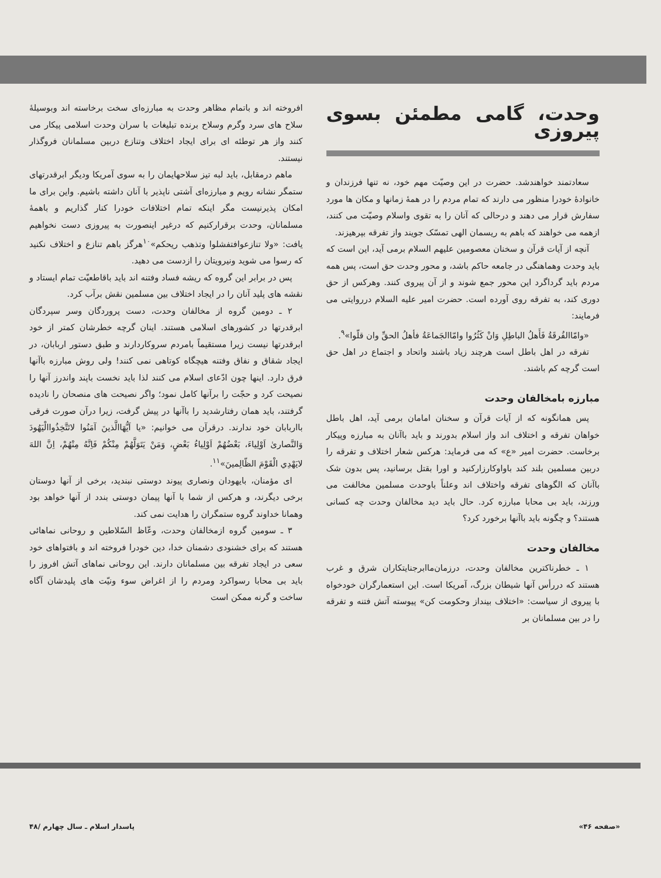وحدت، گامی مطمئن بسوی پیروزی
سعادتمند خواهندشد. حضرت در این وصیّت مهم خود، نه تنها فرزندان و خانوادهٔ خودرا منظور می دارند که تمام مردم را در همهٔ زمانها و مکان ها مورد سفارش قرار می دهند و درحالی که آنان را به تقوی واسلام وصیّت می کنند، ازهمه می خواهند که باهم به ریسمان الهی تمسّک جویند واز تفرقه بپرهیزند.
آنچه از آیات قرآن و سخنان معصومین علیهم السلام برمی آید، این است که باید وحدت وهماهنگی در جامعه حاکم باشد، و محور وحدت حق است، پس همه مردم باید گرداگرد این محور جمع شوند و از آن پیروی کنند. وهرکس از حق دوری کند، به تفرقه روی آورده است. حضرت امیر علیه السلام درروایتی می فرمایند:
«وامّاالفُرقَةُ فَأَهلُ الباطِلِ وَانْ كَثُرُوا وامّاالجَماعَةُ فأهلُ الحقِّ وان قلّوا»<sup>۹</sup>.
تفرقه در اهل باطل است هرچند زیاد باشند واتحاد و اجتماع در اهل حق است گرچه کم باشند.
مبارزه بامخالفان وحدت
پس همانگونه که از آیات قرآن و سخنان امامان برمی آید، اهل باطل خواهان تفرقه و اختلاف اند واز اسلام بدورند و باید باآنان به مبارزه وپیکار برخاست. حضرت امیر «ع» که می فرماید: هرکس شعار اختلاف و تفرقه را دربین مسلمین بلند کند باواوکارزارکنید و اورا بقتل برسانید، پس بدون شک باآنان که الگوهای تفرقه واختلاف اند وعلناً باوحدت مسلمین مخالفت می ورزند، باید بی محابا مبارزه کرد. حال باید دید مخالفان وحدت چه کسانی هستند؟ و چگونه باید باآنها برخورد کرد؟
مخالفان وحدت
۱ ـ خطرناکترین مخالفان وحدت، درزمان‌ماابرجنایتکاران شرق و غرب هستند که دررأس آنها شیطان بزرگ، آمریکا است. این استعمارگران خودخواه با پیروی از سیاست: «اختلاف بینداز وحکومت کن» پیوسته آتش فتنه و تفرقه را در بین مسلمانان بر
افروخته اند و باتمام مظاهر وحدت به مبارزه‌ای سخت برخاسته اند وبوسیلهٔ سلاح های سرد وگرم وسلاح برنده تبلیغات با سران وحدت اسلامی پیکار می کنند واز هر توطئه ای برای ایجاد اختلاف وتنازع دربین مسلمانان فروگذار نیستند.
ماهم درمقابل، باید لبه تیز سلاحهایمان را به سوی آمریکا ودیگر ابرقدرتهای ستمگر نشانه رویم و مبارزه‌ای آشتی ناپذیر با آنان داشته باشیم. واین برای ما امکان پذیرنیست مگر اینکه تمام اختلافات خودرا کنار گذاریم و باهمهٔ مسلمانان، وحدت برقرارکنیم که درغیر اینصورت به پیروزی دست نخواهیم یافت: «ولا تنازعوافتفشلوا وتذهب ريحكم»<sup>۱۰</sup>هرگز باهم تنازع و اختلاف نکنید که رسوا می شوید ونیرویتان را ازدست می دهید.
پس در برابر این گروه که ریشه فساد وفتنه اند باید باقاطعیّت تمام ایستاد و نقشه های پلید آنان را در ایجاد اختلاف بین مسلمین نقش برآب کرد.
۲ ـ دومین گروه از مخالفان وحدت، دست پروردگان وسر سپردگان ابرقدرتها در کشورهای اسلامی هستند. اینان گرچه خطرشان کمتر از خود ابرقدرتها نیست زیرا مستقیماً بامردم سروکاردارند و طبق دستور اربابان، در ایجاد شقاق و نفاق وفتنه هیچگاه کوتاهی نمی کنند! ولی روش مبارزه باآنها فرق دارد. اینها چون ادّعای اسلام می کنند لذا باید نخست باپند واندرز آنها را نصیحت کرد و حجّت را برآنها کامل نمود؛ واگر نصیحت های منصحان را نادیده گرفتند، باید همان رفتارشدید را باآنها در پیش گرفت، زیرا درآن صورت فرقی بااربابان خود ندارند. درقرآن می خوانیم: «يا اَيُّهَاالَّذينَ آمَنُوا لاتَتَّخِذُواالْيَهُودَ وَالنَّصارىٰ اَوْلِياءَ، بَعْضُهُمْ اَوْلِياءُ بَعْضٍ، وَمَنْ يَتَوَلَّهُمْ مِنْكُمْ فَاِنَّهُ مِنْهُمْ، اِنَّ اللهَ لايَهْدِي الْقَوْمَ الظّالِمينَ»<sup>۱۱</sup>.
ای مؤمنان، بایهودان ونصاری پیوند دوستی نبندید، برخی از آنها دوستان برخی دیگرند، و هرکس از شما با آنها پیمان دوستی بندد از آنها خواهد بود وهمانا خداوند گروه ستمگران را هدایت نمی کند.
۳ ـ سومین گروه ازمخالفان وحدت، وعّاظ السّلاطین و روحانی نماهائی هستند که برای خشنودی دشمنان خدا، دین خودرا فروخته اند و بافتواهای خود سعی در ایجاد تفرقه بین مسلمانان دارند. این روحانی نماهای آتش افروز را باید بی محابا رسواکرد ومردم را از اغراض سوء ونیّت های پلیدشان آگاه ساخت و گرنه ممکن است
«صفحه ۴۶» پاسدار اسلام ـ سال چهارم /۴۸